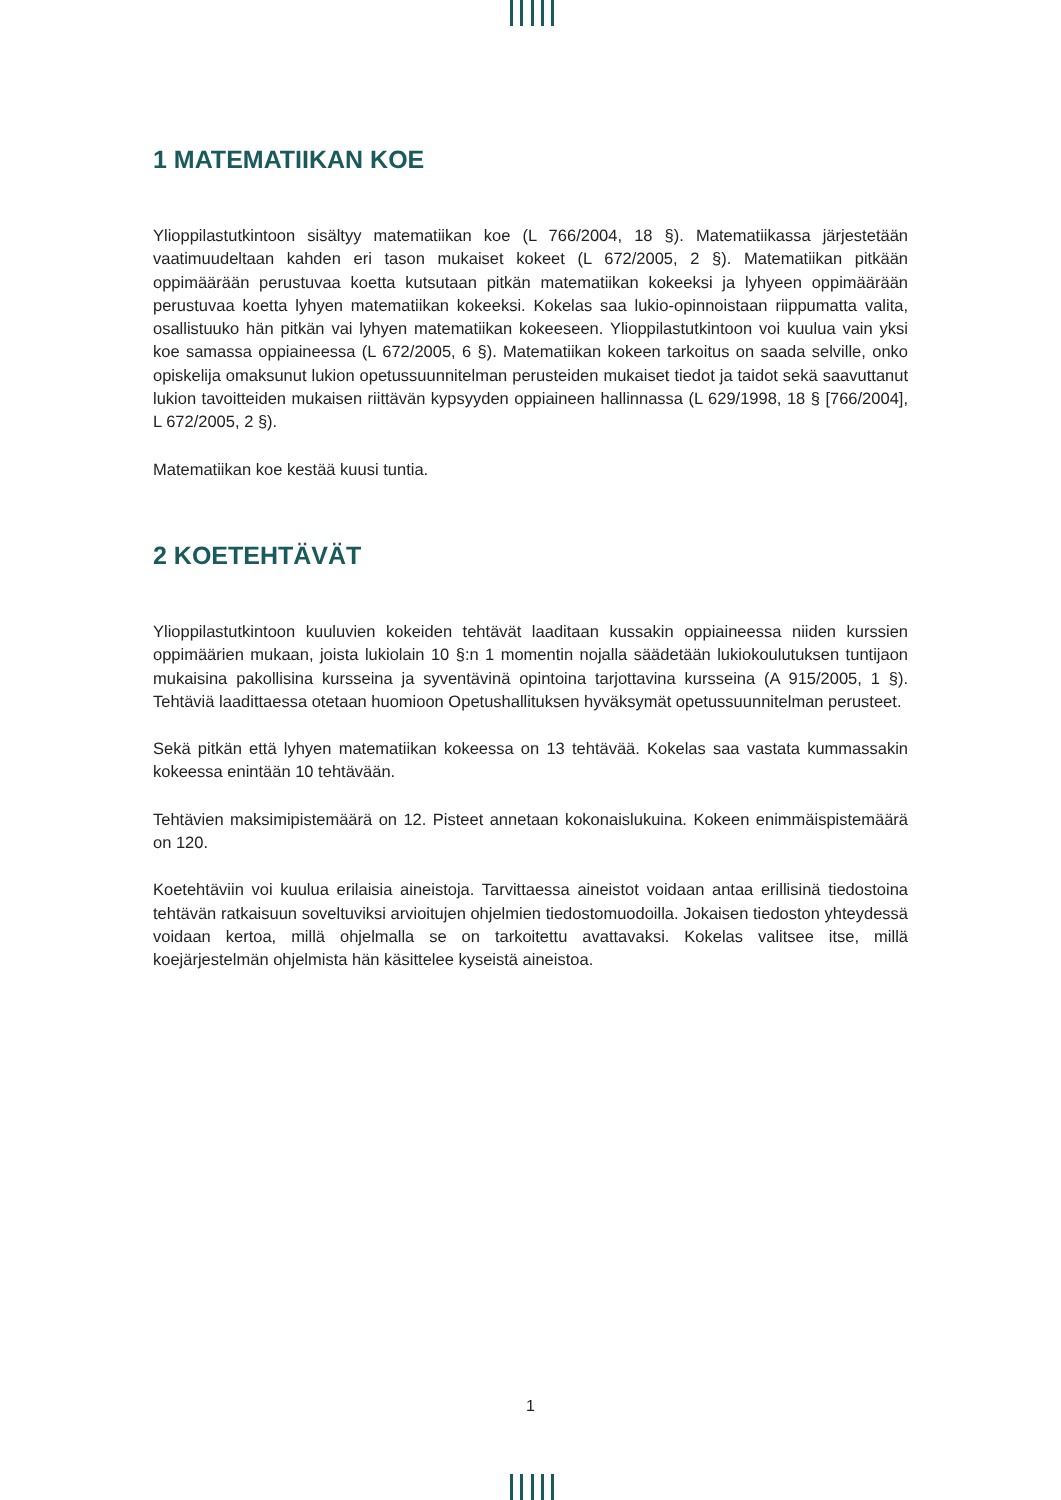1 MATEMATIIKAN KOE
Ylioppilastutkintoon sisältyy matematiikan koe (L 766/2004, 18 §). Matematiikassa järjestetään vaatimuudeltaan kahden eri tason mukaiset kokeet (L 672/2005, 2 §). Matematiikan pitkään oppimäärään perustuvaa koetta kutsutaan pitkän matematiikan kokeeksi ja lyhyeen oppimäärään perustuvaa koetta lyhyen matematiikan kokeeksi. Kokelas saa lukio-opinnoistaan riippumatta valita, osallistuuko hän pitkän vai lyhyen matematiikan kokeeseen. Ylioppilastutkintoon voi kuulua vain yksi koe samassa oppiaineessa (L 672/2005, 6 §). Matematiikan kokeen tarkoitus on saada selville, onko opiskelija omaksunut lukion opetussuunnitelman perusteiden mukaiset tiedot ja taidot sekä saavuttanut lukion tavoitteiden mukaisen riittävän kypsyyden oppiaineen hallinnassa (L 629/1998, 18 § [766/2004], L 672/2005, 2 §).
Matematiikan koe kestää kuusi tuntia.
2 KOETEHTÄVÄT
Ylioppilastutkintoon kuuluvien kokeiden tehtävät laaditaan kussakin oppiaineessa niiden kurssien oppimäärien mukaan, joista lukiolain 10 §:n 1 momentin nojalla säädetään lukiokoulutuksen tuntijaon mukaisina pakollisina kursseina ja syventävinä opintoina tarjottavina kursseina (A 915/2005, 1 §). Tehtäviä laadittaessa otetaan huomioon Opetushallituksen hyväksymät opetussuunnitelman perusteet.
Sekä pitkän että lyhyen matematiikan kokeessa on 13 tehtävää. Kokelas saa vastata kummassakin kokeessa enintään 10 tehtävään.
Tehtävien maksimipistemäärä on 12. Pisteet annetaan kokonaislukuina. Kokeen enimmäispistemäärä on 120.
Koetehtäviin voi kuulua erilaisia aineistoja. Tarvittaessa aineistot voidaan antaa erillisinä tiedostoina tehtävän ratkaisuun soveltuviksi arvioitujen ohjelmien tiedostomuodoilla. Jokaisen tiedoston yhteydessä voidaan kertoa, millä ohjelmalla se on tarkoitettu avattavaksi. Kokelas valitsee itse, millä koejärjestelmän ohjelmista hän käsittelee kyseistä aineistoa.
1